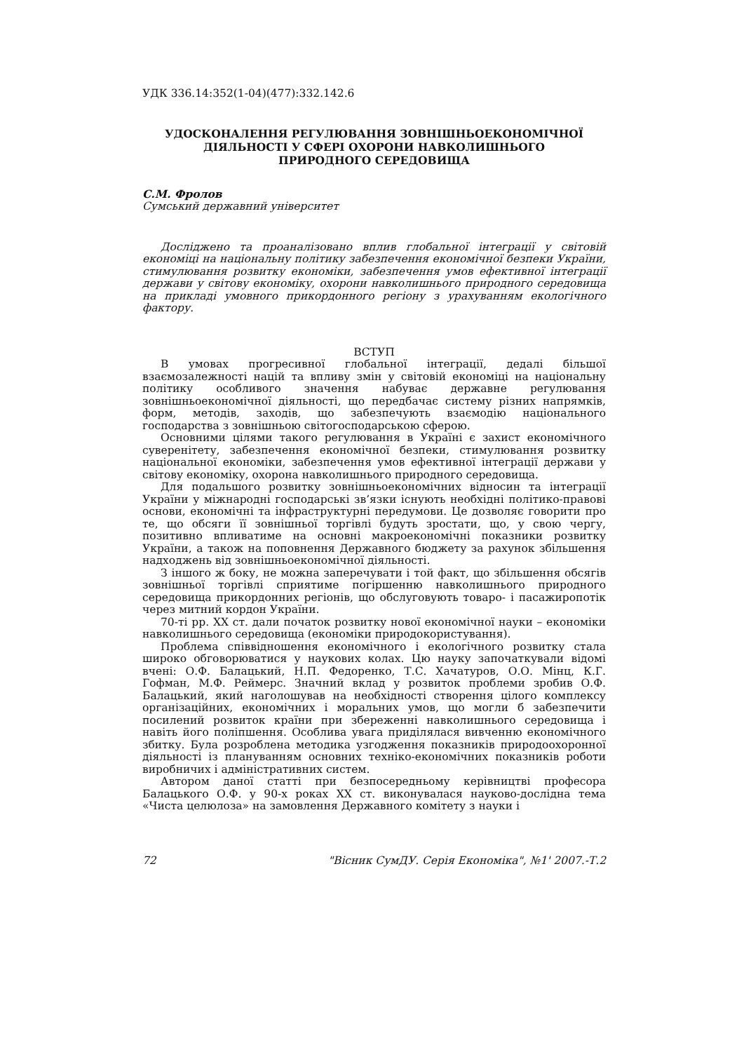УДК 336.14:352(1-04)(477):332.142.6
УДОСКОНАЛЕННЯ РЕГУЛЮВАННЯ ЗОВНІШНЬОЕКОНОМІЧНОЇ
ДІЯЛЬНОСТІ У СФЕРІ ОХОРОНИ НАВКОЛИШНЬОГО
ПРИРОДНОГО СЕРЕДОВИЩА
С.М. Фролов
Сумський державний університет
Досліджено та проаналізовано вплив глобальної інтеграції у світовій економіці на національну політику забезпечення економічної безпеки України, стимулювання розвитку економіки, забезпечення умов ефективної інтеграції держави у світову економіку, охорони навколишнього природного середовища на прикладі умовного прикордонного регіону з урахуванням екологічного фактору.
ВСТУП
В умовах прогресивної глобальної інтеграції, дедалі більшої взаємозалежності націй та впливу змін у світовій економіці на національну політику особливого значення набуває державне регулювання зовнішньоекономічної діяльності, що передбачає систему різних напрямків, форм, методів, заходів, що забезпечують взаємодію національного господарства з зовнішньою світогосподарською сферою.
Основними цілями такого регулювання в Україні є захист економічного суверенітету, забезпечення економічної безпеки, стимулювання розвитку національної економіки, забезпечення умов ефективної інтеграції держави у світову економіку, охорона навколишнього природного середовища.
Для подальшого розвитку зовнішньоекономічних відносин та інтеграції України у міжнародні господарські зв’язки існують необхідні політико-правові основи, економічні та інфраструктурні передумови. Це дозволяє говорити про те, що обсяги її зовнішньої торгівлі будуть зростати, що, у свою чергу, позитивно впливатиме на основні макроекономічні показники розвитку України, а також на поповнення Державного бюджету за рахунок збільшення надходжень від зовнішньоекономічної діяльності.
З іншого ж боку, не можна заперечувати і той факт, що збільшення обсягів зовнішньої торгівлі сприятиме погіршенню навколишнього природного середовища прикордонних регіонів, що обслуговують товаро- і пасажиропотік через митний кордон України.
70-ті рр. XX ст. дали початок розвитку нової економічної науки – економіки навколишнього середовища (економіки природокористування).
Проблема співвідношення економічного і екологічного розвитку стала широко обговорюватися у наукових колах. Цю науку започаткували відомі вчені: О.Ф. Балацький, Н.П. Федоренко, Т.С. Хачатуров, О.О. Мінц, К.Г. Гофман, М.Ф. Реймерс. Значний вклад у розвиток проблеми зробив О.Ф. Балацький, який наголошував на необхідності створення цілого комплексу організаційних, економічних і моральних умов, що могли б забезпечити посилений розвиток країни при збереженні навколишнього середовища і навіть його поліпшення. Особлива увага приділялася вивченню економічного збитку. Була розроблена методика узгодження показників природоохоронної діяльності із плануванням основних техніко-економічних показників роботи виробничих і адміністративних систем.
Автором даної статті при безпосередньому керівництві професора Балацького О.Ф. у 90-х роках XX ст. виконувалася науково-дослідна тема «Чиста целюлоза» на замовлення Державного комітету з науки і
72 "Вісник СумДУ. Серія Економіка", №1' 2007.-Т.2